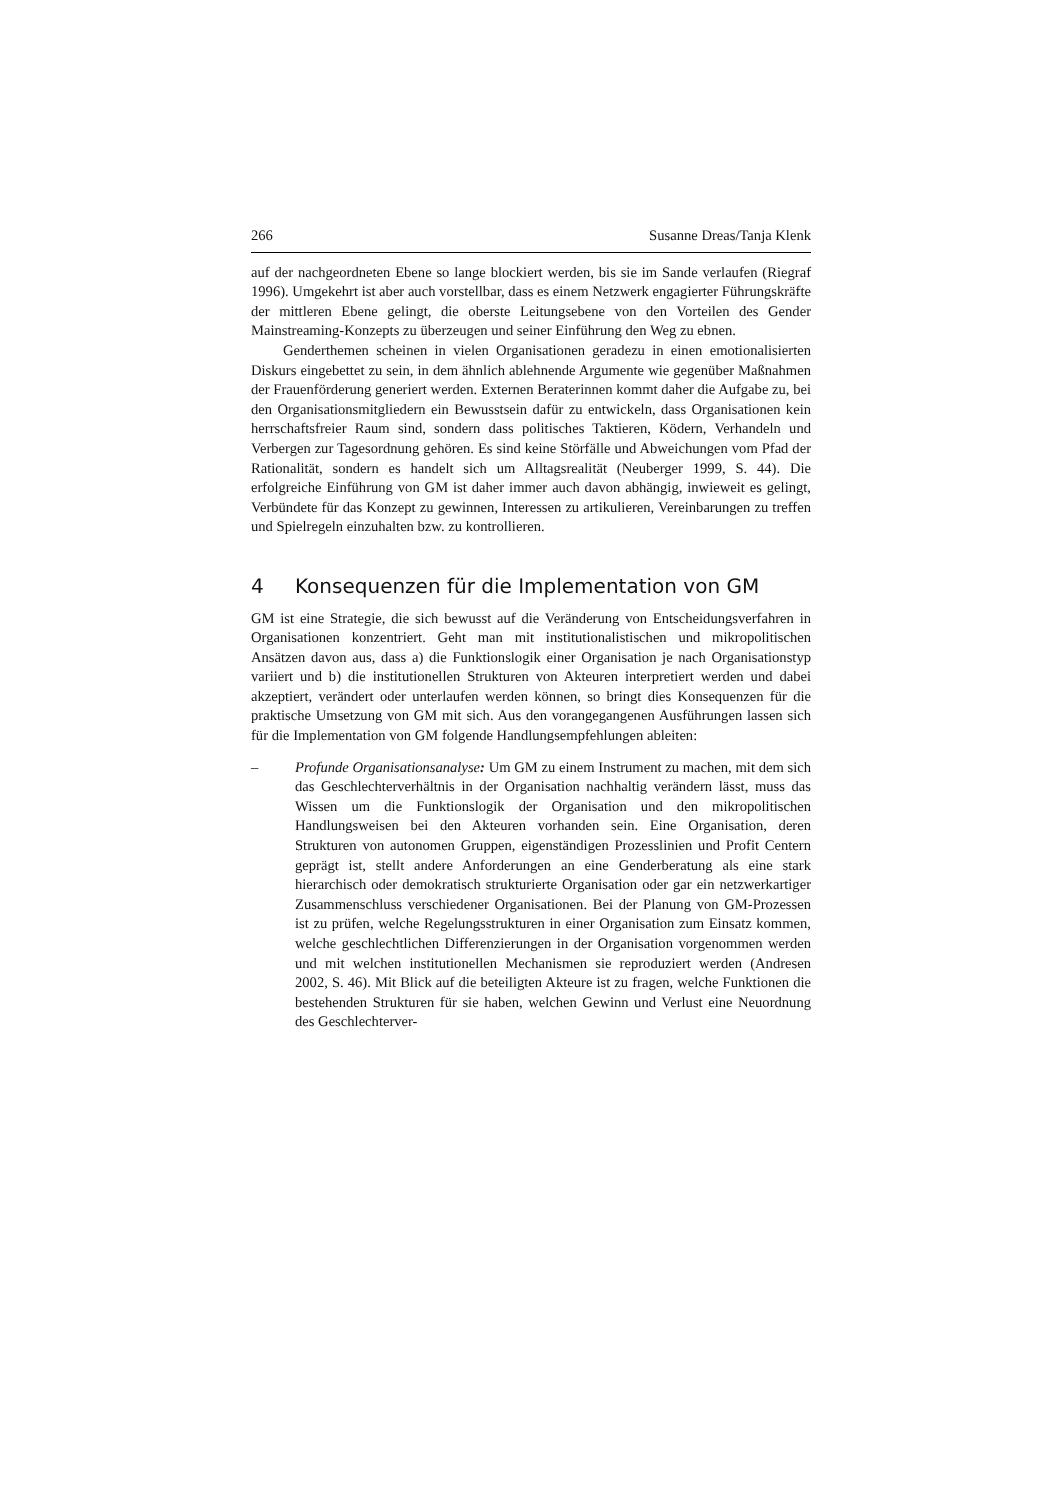266 Susanne Dreas/Tanja Klenk
auf der nachgeordneten Ebene so lange blockiert werden, bis sie im Sande verlaufen (Riegraf 1996). Umgekehrt ist aber auch vorstellbar, dass es einem Netzwerk engagierter Führungskräfte der mittleren Ebene gelingt, die oberste Leitungsebene von den Vorteilen des Gender Mainstreaming-Konzepts zu überzeugen und seiner Einführung den Weg zu ebnen.
Genderthemen scheinen in vielen Organisationen geradezu in einen emotionalisierten Diskurs eingebettet zu sein, in dem ähnlich ablehnende Argumente wie gegenüber Maßnahmen der Frauenförderung generiert werden. Externen Beraterinnen kommt daher die Aufgabe zu, bei den Organisationsmitgliedern ein Bewusstsein dafür zu entwickeln, dass Organisationen kein herrschaftsfreier Raum sind, sondern dass politisches Taktieren, Ködern, Verhandeln und Verbergen zur Tagesordnung gehören. Es sind keine Störfälle und Abweichungen vom Pfad der Rationalität, sondern es handelt sich um Alltagsrealität (Neuberger 1999, S. 44). Die erfolgreiche Einführung von GM ist daher immer auch davon abhängig, inwieweit es gelingt, Verbündete für das Konzept zu gewinnen, Interessen zu artikulieren, Vereinbarungen zu treffen und Spielregeln einzuhalten bzw. zu kontrollieren.
4 Konsequenzen für die Implementation von GM
GM ist eine Strategie, die sich bewusst auf die Veränderung von Entscheidungsverfahren in Organisationen konzentriert. Geht man mit institutionalistischen und mikropolitischen Ansätzen davon aus, dass a) die Funktionslogik einer Organisation je nach Organisationstyp variiert und b) die institutionellen Strukturen von Akteuren interpretiert werden und dabei akzeptiert, verändert oder unterlaufen werden können, so bringt dies Konsequenzen für die praktische Umsetzung von GM mit sich. Aus den vorangegangenen Ausführungen lassen sich für die Implementation von GM folgende Handlungsempfehlungen ableiten:
– Profunde Organisationsanalyse: Um GM zu einem Instrument zu machen, mit dem sich das Geschlechterverhältnis in der Organisation nachhaltig verändern lässt, muss das Wissen um die Funktionslogik der Organisation und den mikropolitischen Handlungsweisen bei den Akteuren vorhanden sein. Eine Organisation, deren Strukturen von autonomen Gruppen, eigenständigen Prozesslinien und Profit Centern geprägt ist, stellt andere Anforderungen an eine Genderberatung als eine stark hierarchisch oder demokratisch strukturierte Organisation oder gar ein netzwerkartiger Zusammenschluss verschiedener Organisationen. Bei der Planung von GM-Prozessen ist zu prüfen, welche Regelungsstrukturen in einer Organisation zum Einsatz kommen, welche geschlechtlichen Differenzierungen in der Organisation vorgenommen werden und mit welchen institutionellen Mechanismen sie reproduziert werden (Andresen 2002, S. 46). Mit Blick auf die beteiligten Akteure ist zu fragen, welche Funktionen die bestehenden Strukturen für sie haben, welchen Gewinn und Verlust eine Neuordnung des Geschlechterver-